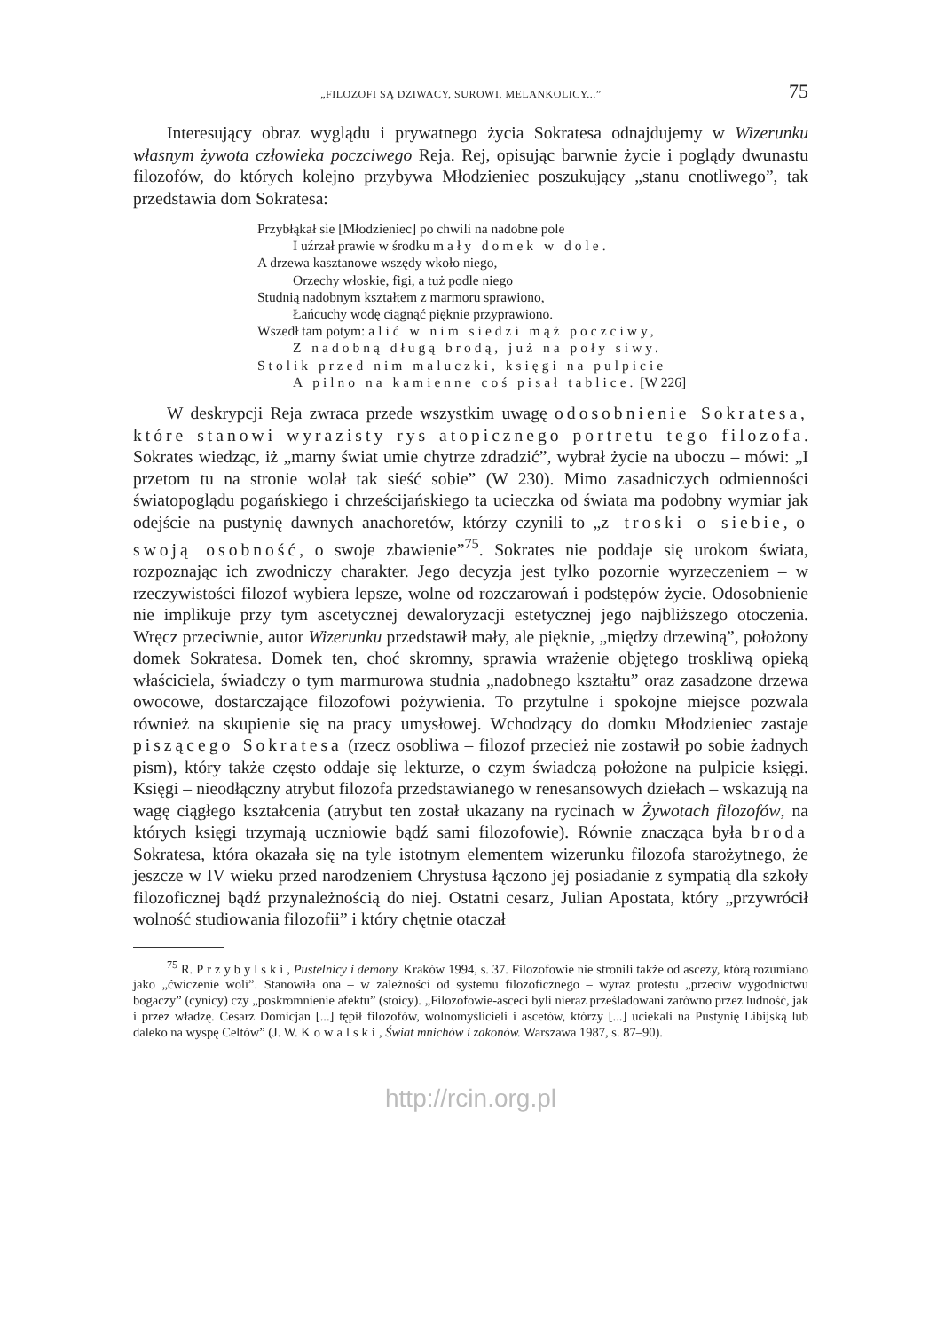„FILOZOFI SĄ DZIWACY, SUROWI, MELANKOLICY...” 75
Interesujący obraz wyglądu i prywatnego życia Sokratesa odnajdujemy w Wizerunku własnym żywota człowieka poczciwego Reja. Rej, opisując barwnie życie i poglądy dwunastu filozofów, do których kolejno przybywa Młodzieniec poszukujący „stanu cnotliwego”, tak przedstawia dom Sokratesa:
Przybłąkał sie [Młodzieniec] po chwili na nadobne pole
I uźrzał prawie w środku mały domek w dole.
A drzewa kasztanowe wszędy wkoło niego,
Orzechy włoskie, figi, a tuż podle niego
Studnią nadobnym kształtem z marmoru sprawiono,
Łańcuchy wodę ciągnąć pięknie przyprawiono.
Wszedł tam potym: alić w nim siedzi mąż poczciwy,
Z nadobną długą brodą, już na poły siwy.
Stolik przed nim maluczki, księgi na pulpicie
A pilno na kamienne coś pisał tablice. [W 226]
W deskrypcji Reja zwraca przede wszystkim uwagę odosobnienie Sokratesa, które stanowi wyrazisty rys atopicznego portretu tego filozofa. Sokrates wiedząc, iż „marny świat umie chytrze zdradzić”, wybrał życie na uboczu – mówi: „I przetom tu na stronie wolał tak sieść sobie” (W 230). Mimo zasadniczych odmienności światopoglądu pogańskiego i chrześcijańskiego ta ucieczka od świata ma podobny wymiar jak odejście na pustynię dawnych anachoretów, którzy czynili to „z troski o siebie, o swoją osobność, o swoje zbawienie”<sup>75</sup>. Sokrates nie poddaje się urokom świata, rozpoznając ich zwodniczy charakter. Jego decyzja jest tylko pozornie wyrzeczeniem – w rzeczywistości filozof wybiera lepsze, wolne od rozczarowań i podstępów życie. Odosobnienie nie implikuje przy tym ascetycznej dewaloryzacji estetycznej jego najbliższego otoczenia. Wręcz przeciwnie, autor Wizerunku przedstawił mały, ale pięknie, „między drzewiną”, położony domek Sokratesa. Domek ten, choć skromny, sprawia wrażenie objętego troskliwą opieką właściciela, świadczy o tym marmurowa studnia „nadobnego kształtu” oraz zasadzone drzewa owocowe, dostarczające filozofowi pożywienia. To przytulne i spokojne miejsce pozwala również na skupienie się na pracy umysłowej. Wchodzący do domku Młodzieniec zastaje piszącego Sokratesa (rzecz osobliwa – filozof przecież nie zostawił po sobie żadnych pism), który także często oddaje się lekturze, o czym świadczą położone na pulpicie księgi. Księgi – nieodłączny atrybut filozofa przedstawianego w renesansowych dziełach – wskazują na wagę ciągłego kształcenia (atrybut ten został ukazany na rycinach w Żywotach filozofów, na których księgi trzymają uczniowie bądź sami filozofowie). Równie znacząca była broda Sokratesa, która okazała się na tyle istotnym elementem wizerunku filozofa starożytnego, że jeszcze w IV wieku przed narodzeniem Chrystusa łączono jej posiadanie z sympatią dla szkoły filozoficznej bądź przynależnością do niej. Ostatni cesarz, Julian Apostata, który „przywrócił wolność studiowania filozofii” i który chętnie otaczał
<sup>75</sup> R. Przybylski, Pustelnicy i demony. Kraków 1994, s. 37. Filozofowie nie stronili także od ascezy, którą rozumiano jako „ćwiczenie woli”. Stanowiła ona – w zależności od systemu filozoficznego – wyraz protestu „przeciw wygodnictwu bogaczy” (cynicy) czy „poskromnienie afektu” (stoicy). „Filozofowie-asceci byli nieraz prześladowani zarówno przez ludność, jak i przez władzę. Cesarz Domicjan [...] tępił filozofów, wolnomyślicieli i ascetów, którzy [...] uciekali na Pustynię Libijską lub daleko na wyspę Celtów” (J. W. Kowalski, Świat mnichów i zakonów. Warszawa 1987, s. 87–90).
http://rcin.org.pl